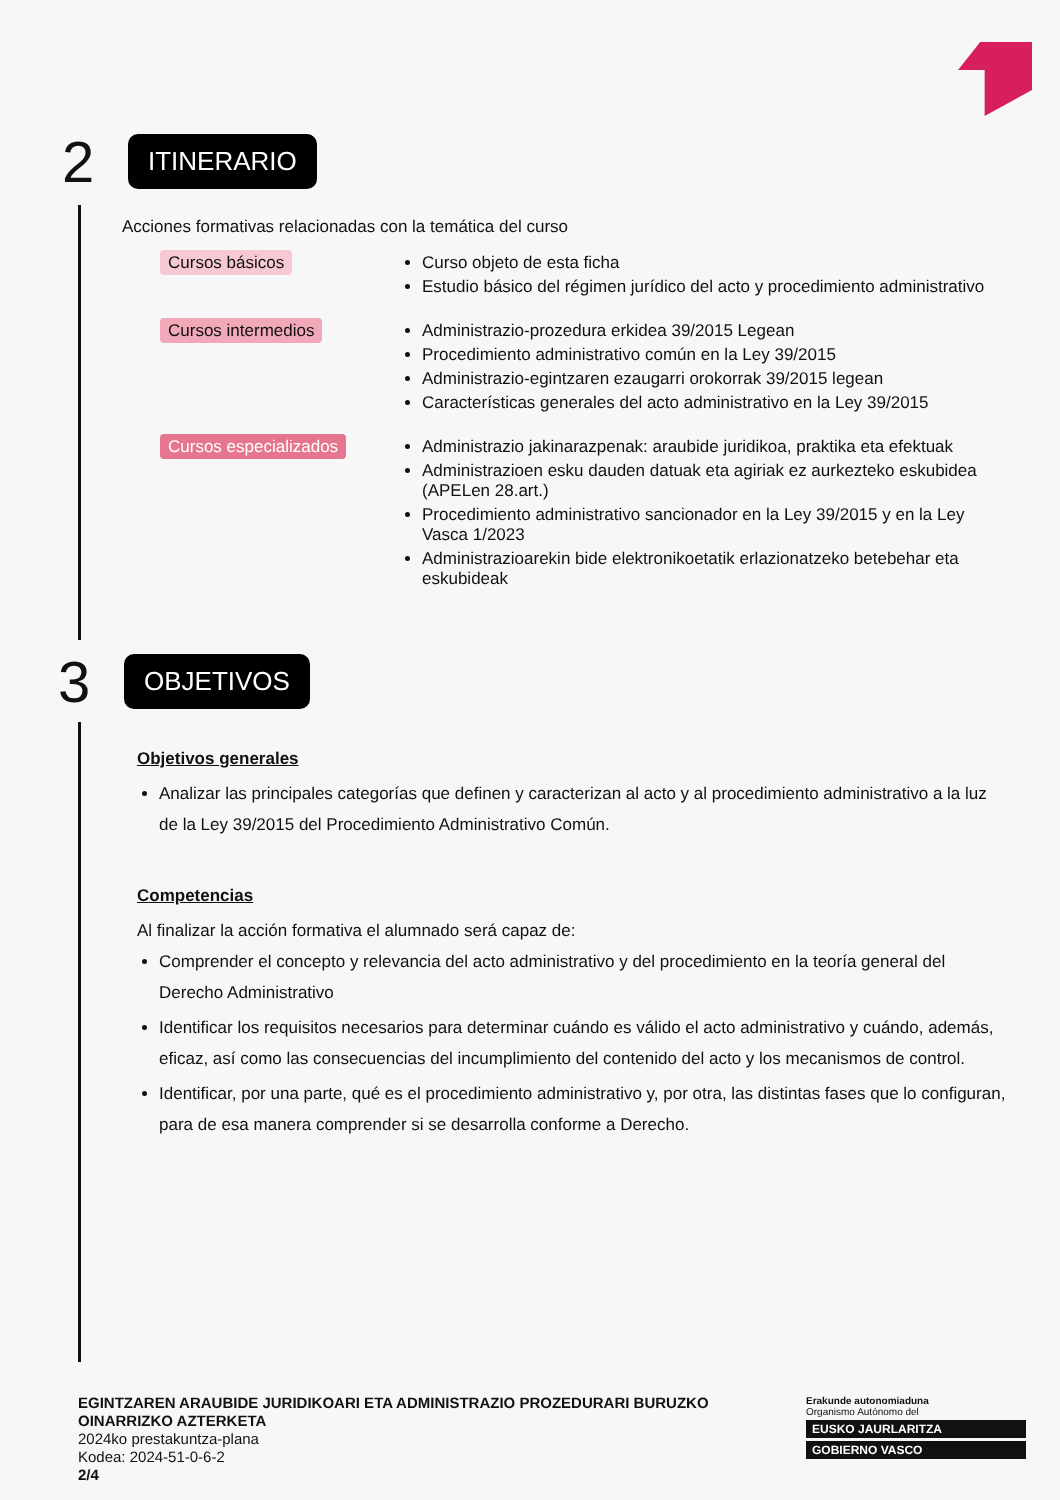2
ITINERARIO
Acciones formativas relacionadas con la temática del curso
Cursos básicos
Curso objeto de esta ficha
Estudio básico del régimen jurídico del acto y procedimiento administrativo
Cursos intermedios
Administrazio-prozedura erkidea 39/2015 Legean
Procedimiento administrativo común en la Ley 39/2015
Administrazio-egintzaren ezaugarri orokorrak 39/2015 legean
Características generales del acto administrativo en la Ley 39/2015
Cursos especializados
Administrazio jakinarazpenak: araubide juridikoa, praktika eta efektuak
Administrazioen esku dauden datuak eta agiriak ez aurkezteko eskubidea (APELen 28.art.)
Procedimiento administrativo sancionador en la Ley 39/2015 y en la Ley Vasca 1/2023
Administrazioarekin bide elektronikoetatik erlazionatzeko betebehar eta eskubideak
3
OBJETIVOS
Objetivos generales
Analizar las principales categorías que definen y caracterizan al acto y al procedimiento administrativo a la luz de la Ley 39/2015 del Procedimiento Administrativo Común.
Competencias
Al finalizar la acción formativa el alumnado será capaz de:
Comprender el concepto y relevancia del acto administrativo y del procedimiento en la teoría general del Derecho Administrativo
Identificar los requisitos necesarios para determinar cuándo es válido el acto administrativo y cuándo, además, eficaz, así como las consecuencias del incumplimiento del contenido del acto y los mecanismos de control.
Identificar, por una parte, qué es el procedimiento administrativo y, por otra, las distintas fases que lo configuran, para de esa manera comprender si se desarrolla conforme a Derecho.
EGINTZAREN ARAUBIDE JURIDIKOARI ETA ADMINISTRAZIO PROZEDURARI BURUZKO OINARRIZKO AZTERKETA
2024ko prestakuntza-plana
Kodea: 2024-51-0-6-2
2/4
Erakunde autonomiaduna
Organismo Autónomo del
EUSKO JAURLARITZA
GOBIERNO VASCO